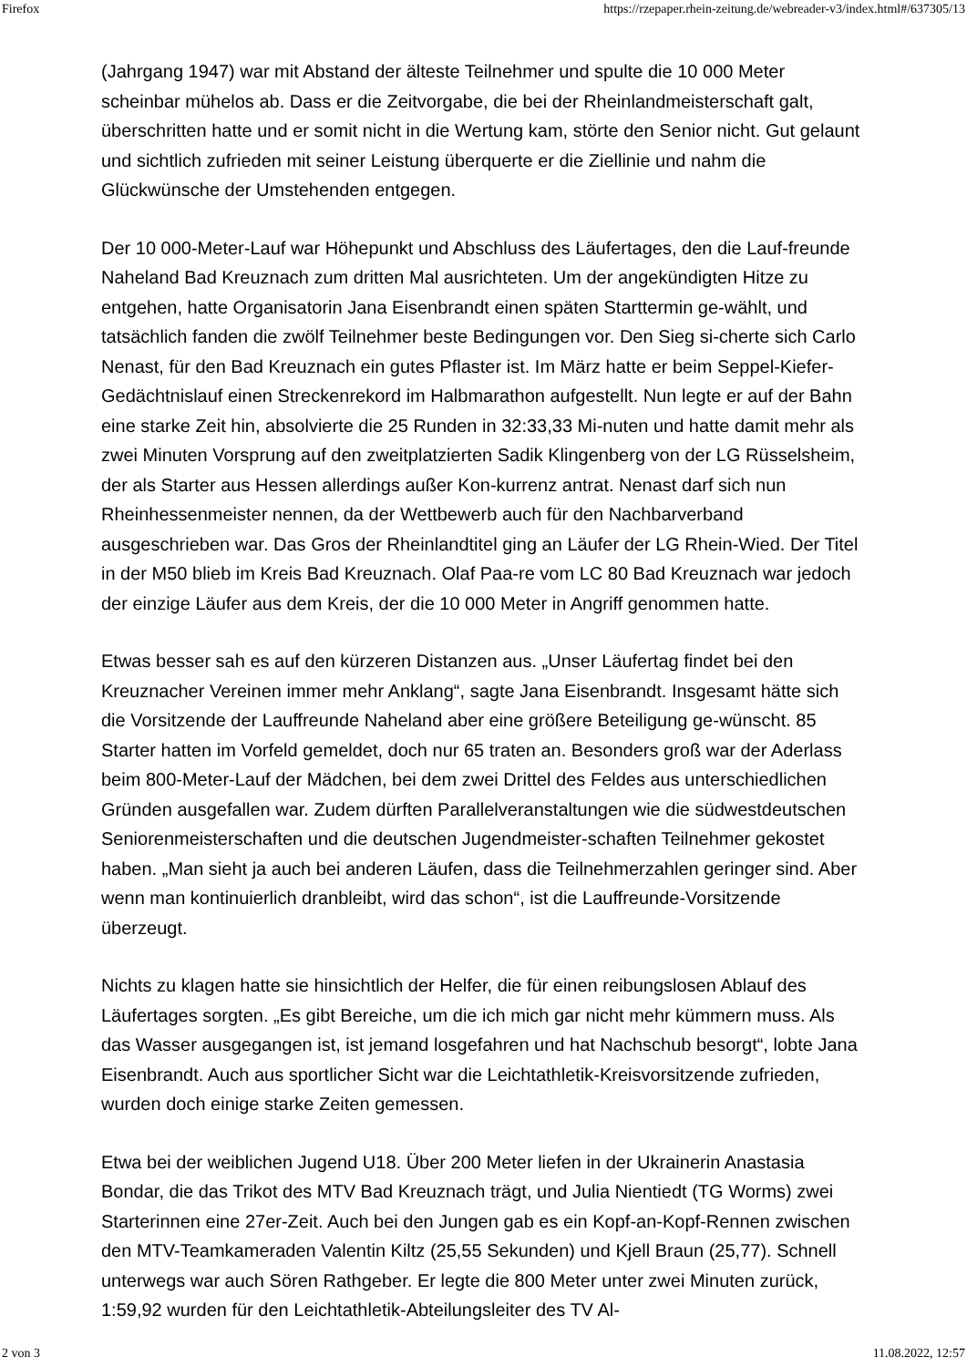Firefox https://rzepaper.rhein-zeitung.de/webreader-v3/index.html#/637305/13
(Jahrgang 1947) war mit Abstand der älteste Teilnehmer und spulte die 10 000 Meter scheinbar mühelos ab. Dass er die Zeitvorgabe, die bei der Rheinlandmeisterschaft galt, überschritten hatte und er somit nicht in die Wertung kam, störte den Senior nicht. Gut gelaunt und sichtlich zufrieden mit seiner Leistung überquerte er die Ziellinie und nahm die Glückwünsche der Umstehenden entgegen.
Der 10 000-Meter-Lauf war Höhepunkt und Abschluss des Läufertages, den die Lauf-freunde Naheland Bad Kreuznach zum dritten Mal ausrichteten. Um der angekündigten Hitze zu entgehen, hatte Organisatorin Jana Eisenbrandt einen späten Starttermin ge-wählt, und tatsächlich fanden die zwölf Teilnehmer beste Bedingungen vor. Den Sieg si-cherte sich Carlo Nenast, für den Bad Kreuznach ein gutes Pflaster ist. Im März hatte er beim Seppel-Kiefer-Gedächtnislauf einen Streckenrekord im Halbmarathon aufgestellt. Nun legte er auf der Bahn eine starke Zeit hin, absolvierte die 25 Runden in 32:33,33 Mi-nuten und hatte damit mehr als zwei Minuten Vorsprung auf den zweitplatzierten Sadik Klingenberg von der LG Rüsselsheim, der als Starter aus Hessen allerdings außer Kon-kurrenz antrat. Nenast darf sich nun Rheinhessenmeister nennen, da der Wettbewerb auch für den Nachbarverband ausgeschrieben war. Das Gros der Rheinlandtitel ging an Läufer der LG Rhein-Wied. Der Titel in der M50 blieb im Kreis Bad Kreuznach. Olaf Paa-re vom LC 80 Bad Kreuznach war jedoch der einzige Läufer aus dem Kreis, der die 10 000 Meter in Angriff genommen hatte.
Etwas besser sah es auf den kürzeren Distanzen aus. „Unser Läufertag findet bei den Kreuznacher Vereinen immer mehr Anklang“, sagte Jana Eisenbrandt. Insgesamt hätte sich die Vorsitzende der Lauffreunde Naheland aber eine größere Beteiligung ge-wünscht. 85 Starter hatten im Vorfeld gemeldet, doch nur 65 traten an. Besonders groß war der Aderlass beim 800-Meter-Lauf der Mädchen, bei dem zwei Drittel des Feldes aus unterschiedlichen Gründen ausgefallen war. Zudem dürften Parallelveranstaltungen wie die südwestdeutschen Seniorenmeisterschaften und die deutschen Jugendmeister-schaften Teilnehmer gekostet haben. „Man sieht ja auch bei anderen Läufen, dass die Teilnehmerzahlen geringer sind. Aber wenn man kontinuierlich dranbleibt, wird das schon“, ist die Lauffreunde-Vorsitzende überzeugt.
Nichts zu klagen hatte sie hinsichtlich der Helfer, die für einen reibungslosen Ablauf des Läufertages sorgten. „Es gibt Bereiche, um die ich mich gar nicht mehr kümmern muss. Als das Wasser ausgegangen ist, ist jemand losgefahren und hat Nachschub besorgt“, lobte Jana Eisenbrandt. Auch aus sportlicher Sicht war die Leichtathletik-Kreisvorsitzende zufrieden, wurden doch einige starke Zeiten gemessen.
Etwa bei der weiblichen Jugend U18. Über 200 Meter liefen in der Ukrainerin Anastasia Bondar, die das Trikot des MTV Bad Kreuznach trägt, und Julia Nientiedt (TG Worms) zwei Starterinnen eine 27er-Zeit. Auch bei den Jungen gab es ein Kopf-an-Kopf-Rennen zwischen den MTV-Teamkameraden Valentin Kiltz (25,55 Sekunden) und Kjell Braun (25,77). Schnell unterwegs war auch Sören Rathgeber. Er legte die 800 Meter unter zwei Minuten zurück, 1:59,92 wurden für den Leichtathletik-Abteilungsleiter des TV Al-
2 von 3 11.08.2022, 12:57